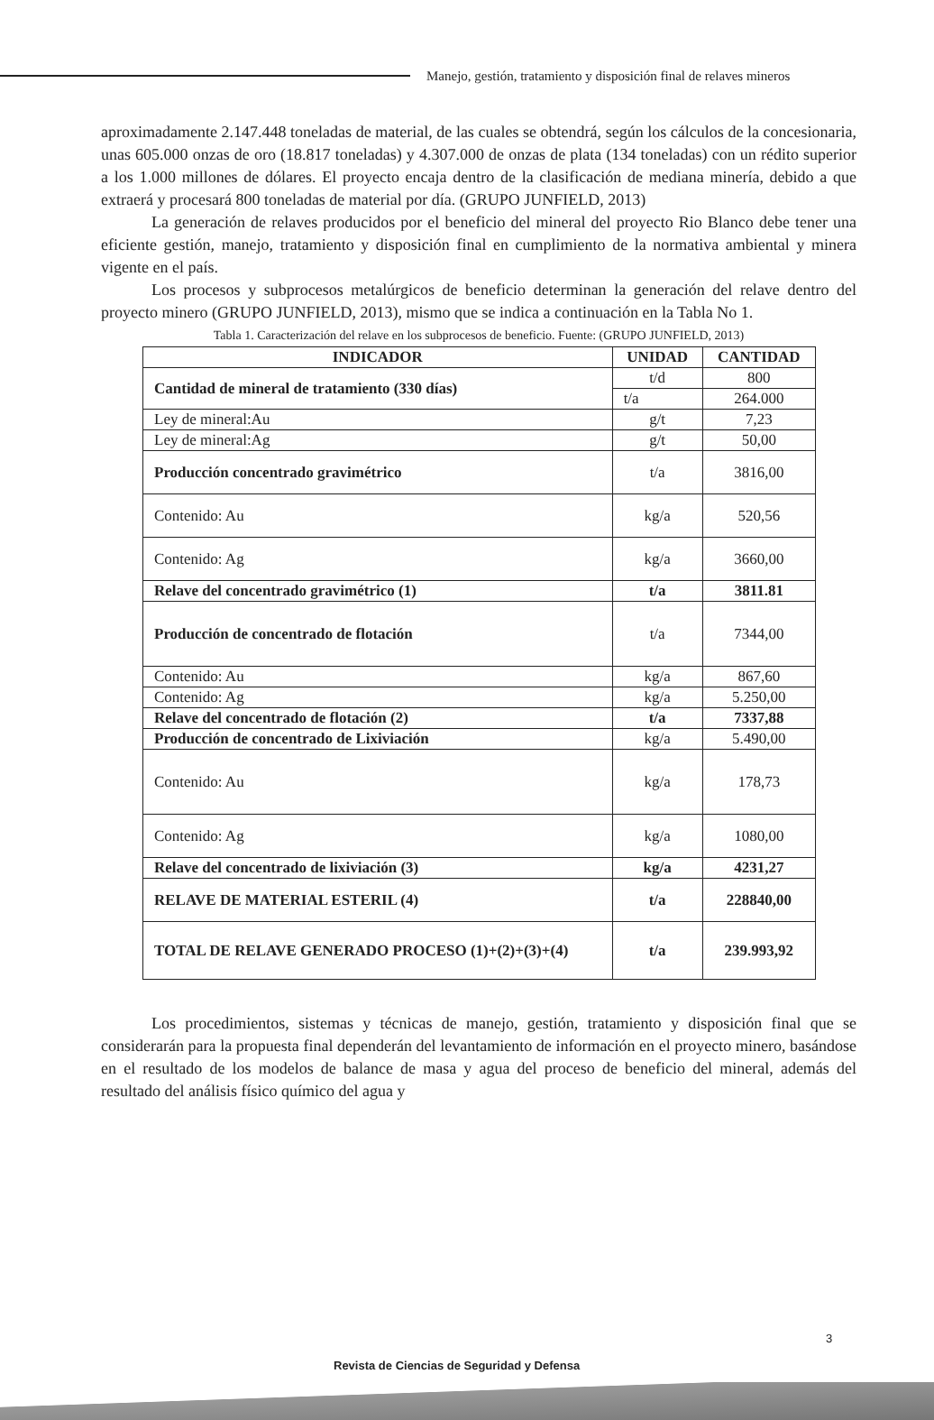Manejo, gestión, tratamiento y disposición final de relaves mineros
aproximadamente 2.147.448 toneladas de material, de las cuales se obtendrá, según los cálculos de la concesionaria, unas 605.000 onzas de oro (18.817 toneladas) y 4.307.000 de onzas de plata (134 toneladas) con un rédito superior a los 1.000 millones de dólares. El proyecto encaja dentro de la clasificación de mediana minería, debido a que extraerá y procesará 800 toneladas de material por día. (GRUPO JUNFIELD, 2013)
La generación de relaves producidos por el beneficio del mineral del proyecto Rio Blanco debe tener una eficiente gestión, manejo, tratamiento y disposición final en cumplimiento de la normativa ambiental y minera vigente en el país.
Los procesos y subprocesos metalúrgicos de beneficio determinan la generación del relave dentro del proyecto minero (GRUPO JUNFIELD, 2013), mismo que se indica a continuación en la Tabla No 1.
Tabla 1. Caracterización del relave en los subprocesos de beneficio. Fuente: (GRUPO JUNFIELD, 2013)
| INDICADOR | UNIDAD | CANTIDAD |
| --- | --- | --- |
| Cantidad de mineral de tratamiento (330 días) | t/d | 800 |
| | t/a | 264.000 |
| Ley de mineral:Au | g/t | 7,23 |
| Ley de mineral:Ag | g/t | 50,00 |
| Producción concentrado gravimétrico | t/a | 3816,00 |
| Contenido: Au | kg/a | 520,56 |
| Contenido: Ag | kg/a | 3660,00 |
| Relave del concentrado gravimétrico (1) | t/a | 3811.81 |
| Producción de concentrado de flotación | t/a | 7344,00 |
| Contenido: Au | kg/a | 867,60 |
| Contenido: Ag | kg/a | 5.250,00 |
| Relave del concentrado de flotación (2) | t/a | 7337,88 |
| Producción de concentrado de Lixiviación | kg/a | 5.490,00 |
| Contenido: Au | kg/a | 178,73 |
| Contenido: Ag | kg/a | 1080,00 |
| Relave del concentrado de lixiviación (3) | kg/a | 4231,27 |
| RELAVE DE MATERIAL ESTERIL (4) | t/a | 228840,00 |
| TOTAL DE RELAVE GENERADO PROCESO (1)+(2)+(3)+(4) | t/a | 239.993,92 |
Los procedimientos, sistemas y técnicas de manejo, gestión, tratamiento y disposición final que se considerarán para la propuesta final dependerán del levantamiento de información en el proyecto minero, basándose en el resultado de los modelos de balance de masa y agua del proceso de beneficio del mineral, además del resultado del análisis físico químico del agua y
3
Revista de Ciencias de Seguridad y Defensa